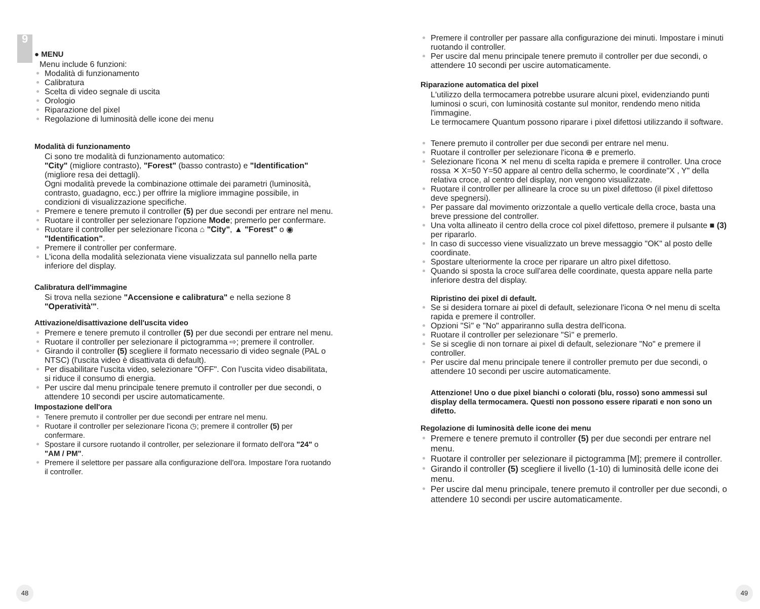9
● MENU
Menu include 6 funzioni:
Modalità di funzionamento
Calibratura
Scelta di video segnale di uscita
Orologio
Riparazione del pixel
Regolazione di luminosità delle icone dei menu
Modalità di funzionamento
Ci sono tre modalità di funzionamento automatico:
"City" (migliore contrasto), "Forest" (basso contrasto) e "Identification" (migliore resa dei dettagli).
Ogni modalità prevede la combinazione ottimale dei parametri (luminosità, contrasto, guadagno, ecc.) per offrire la migliore immagine possibile, in condizioni di visualizzazione specifiche.
Premere e tenere premuto il controller (5) per due secondi per entrare nel menu.
Ruotare il controller per selezionare l'opzione Mode; premerlo per confermare.
Ruotare il controller per selezionare l'icona ⌂ "City", ▲ "Forest" o ◉ "Identification".
Premere il controller per confermare.
L'icona della modalità selezionata viene visualizzata sul pannello nella parte inferiore del display.
Calibratura dell'immagine
Si trova nella sezione "Accensione e calibratura" e nella sezione 8 "Operatività'".
Attivazione/disattivazione dell'uscita video
Premere e tenere premuto il controller (5) per due secondi per entrare nel menu.
Ruotare il controller per selezionare il pictogramma ⇨; premere il controller.
Girando il controller (5) scegliere il formato necessario di video segnale (PAL o NTSC) (l'uscita video è disattivata di default).
Per disabilitare l'uscita video, selezionare "OFF". Con l'uscita video disabilitata, si riduce il consumo di energia.
Per uscire dal menu principale tenere premuto il controller per due secondi, o attendere 10 secondi per uscire automaticamente.
Impostazione dell'ora
Tenere premuto il controller per due secondi per entrare nel menu.
Ruotare il controller per selezionare l'icona ◷; premere il controller (5) per confermare.
Spostare il cursore ruotando il controller, per selezionare il formato dell'ora "24" o "AM / PM".
Premere il selettore per passare alla configurazione dell'ora. Impostare l'ora ruotando il controller.
48
Premere il controller per passare alla configurazione dei minuti. Impostare i minuti ruotando il controller.
Per uscire dal menu principale tenere premuto il controller per due secondi, o attendere 10 secondi per uscire automaticamente.
Riparazione automatica del pixel
L'utilizzo della termocamera potrebbe usurare alcuni pixel, evidenziando punti luminosi o scuri, con luminosità costante sul monitor, rendendo meno nitida l'immagine.
Le termocamere Quantum possono riparare i pixel difettosi utilizzando il software.
Tenere premuto il controller per due secondi per entrare nel menu.
Ruotare il controller per selezionare l'icona ⊕ e premerlo.
Selezionare l'icona ✕ nel menu di scelta rapida e premere il controller. Una croce rossa ✕ X=50 Y=50 appare al centro della schermo, le coordinate"X , Y" della relativa croce, al centro del display, non vengono visualizzate.
Ruotare il controller per allineare la croce su un pixel difettoso (il pixel difettoso deve spegnersi).
Per passare dal movimento orizzontale a quello verticale della croce, basta una breve pressione del controller.
Una volta allineato il centro della croce col pixel difettoso, premere il pulsante ■ (3) per ripararlo.
In caso di successo viene visualizzato un breve messaggio "OK" al posto delle coordinate.
Spostare ulteriormente la croce per riparare un altro pixel difettoso.
Quando si sposta la croce sull'area delle coordinate, questa appare nella parte inferiore destra del display.
Ripristino dei pixel di default.
Se si desidera tornare ai pixel di default, selezionare l'icona ⟳ nel menu di scelta rapida e premere il controller.
Opzioni "Sì" e "No" appariranno sulla destra dell'icona.
Ruotare il controller per selezionare "Sì" e premerlo.
Se si sceglie di non tornare ai pixel di default, selezionare "No" e premere il controller.
Per uscire dal menu principale tenere il controller premuto per due secondi, o attendere 10 secondi per uscire automaticamente.
Attenzione! Uno o due pixel bianchi o colorati (blu, rosso) sono ammessi sul display della termocamera. Questi non possono essere riparati e non sono un difetto.
Regolazione di luminosità delle icone dei menu
Premere e tenere premuto il controller (5) per due secondi per entrare nel menu.
Ruotare il controller per selezionare il pictogramma [M]; premere il controller.
Girando il controller (5) scegliere il livello (1-10) di luminosità delle icone dei menu.
Per uscire dal menu principale, tenere premuto il controller per due secondi, o attendere 10 secondi per uscire automaticamente.
49